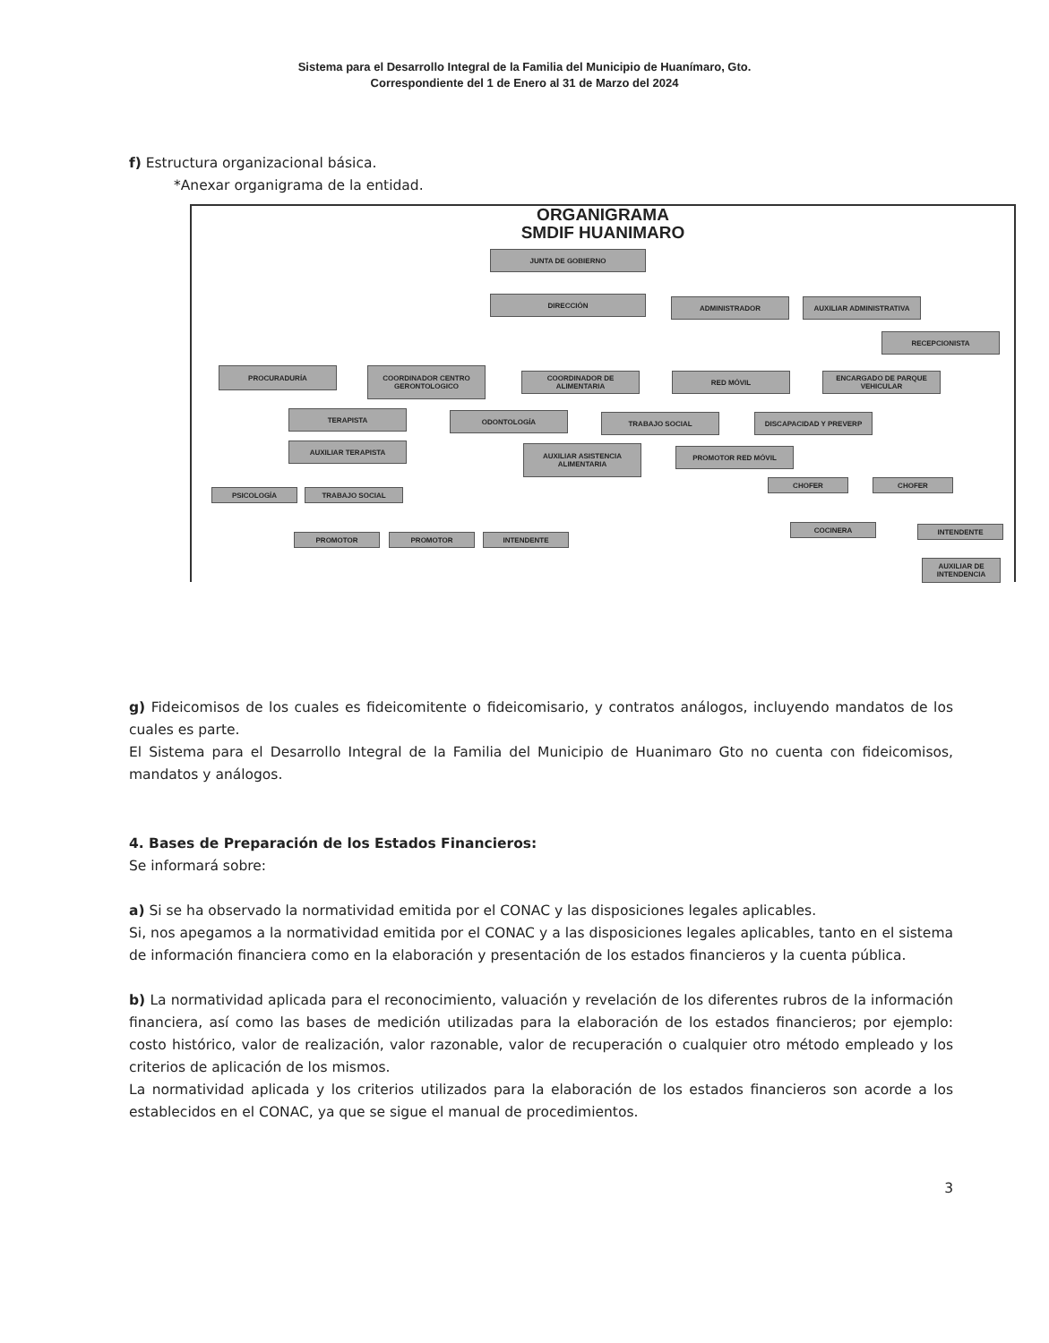Sistema para el Desarrollo Integral de la Familia del Municipio de Huanímaro, Gto.
Correspondiente del 1 de Enero al 31 de Marzo del 2024
f) Estructura organizacional básica.
*Anexar organigrama de la entidad.
ORGANIGRAMA
SMDIF HUANIMARO
JUNTA DE GOBIERNO
DIRECCIÓN ADMINISTRADOR AUXILIAR ADMINISTRATIVA
RECEPCIONISTA
PROCURADURÍA
COORDINADOR CENTRO GERONTOLOGICO
COORDINADOR DE ALIMENTARIA RED MÓVIL
ENCARGADO DE PARQUE VEHICULAR
TERAPISTA ODONTOLOGÍA TRABAJO SOCIAL DISCAPACIDAD Y PREVERP
AUXILIAR TERAPISTA
AUXILIAR ASISTENCIA ALIMENTARIA
PROMOTOR RED MÓVIL
CHOFER CHOFER
PSICOLOGÍA TRABAJO SOCIAL
COCINERA INTENDENTE
PROMOTOR PROMOTOR INTENDENTE
AUXILIAR DE INTENDENCIA
g) Fideicomisos de los cuales es fideicomitente o fideicomisario, y contratos análogos, incluyendo mandatos de los cuales es parte.
El Sistema para el Desarrollo Integral de la Familia del Municipio de Huanimaro Gto no cuenta con fideicomisos, mandatos y análogos.
4. Bases de Preparación de los Estados Financieros:
Se informará sobre:
a) Si se ha observado la normatividad emitida por el CONAC y las disposiciones legales aplicables.
Si, nos apegamos a la normatividad emitida por el CONAC y a las disposiciones legales aplicables, tanto en el sistema de información financiera como en la elaboración y presentación de los estados financieros y la cuenta pública.
b) La normatividad aplicada para el reconocimiento, valuación y revelación de los diferentes rubros de la información financiera, así como las bases de medición utilizadas para la elaboración de los estados financieros; por ejemplo: costo histórico, valor de realización, valor razonable, valor de recuperación o cualquier otro método empleado y los criterios de aplicación de los mismos.
La normatividad aplicada y los criterios utilizados para la elaboración de los estados financieros son acorde a los establecidos en el CONAC, ya que se sigue el manual de procedimientos.
3